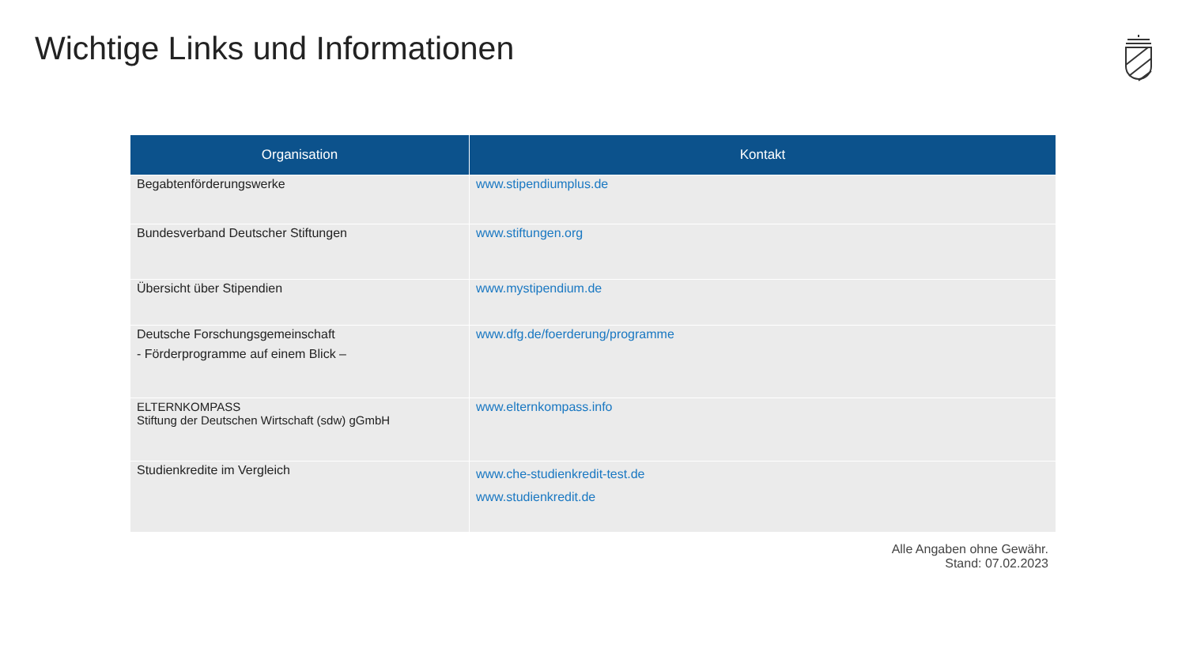Wichtige Links und Informationen
| Organisation | Kontakt |
| --- | --- |
| Begabtenförderungswerke | www.stipendiumplus.de |
| Bundesverband Deutscher Stiftungen | www.stiftungen.org |
| Übersicht über Stipendien | www.mystipendium.de |
| Deutsche Forschungsgemeinschaft - Förderprogramme auf einem Blick – | www.dfg.de/foerderung/programme |
| ELTERNKOMPASS Stiftung der Deutschen Wirtschaft (sdw) gGmbH | www.elternkompass.info |
| Studienkredite im Vergleich | www.che-studienkredit-test.de www.studienkredit.de |
Alle Angaben ohne Gewähr.
Stand: 07.02.2023